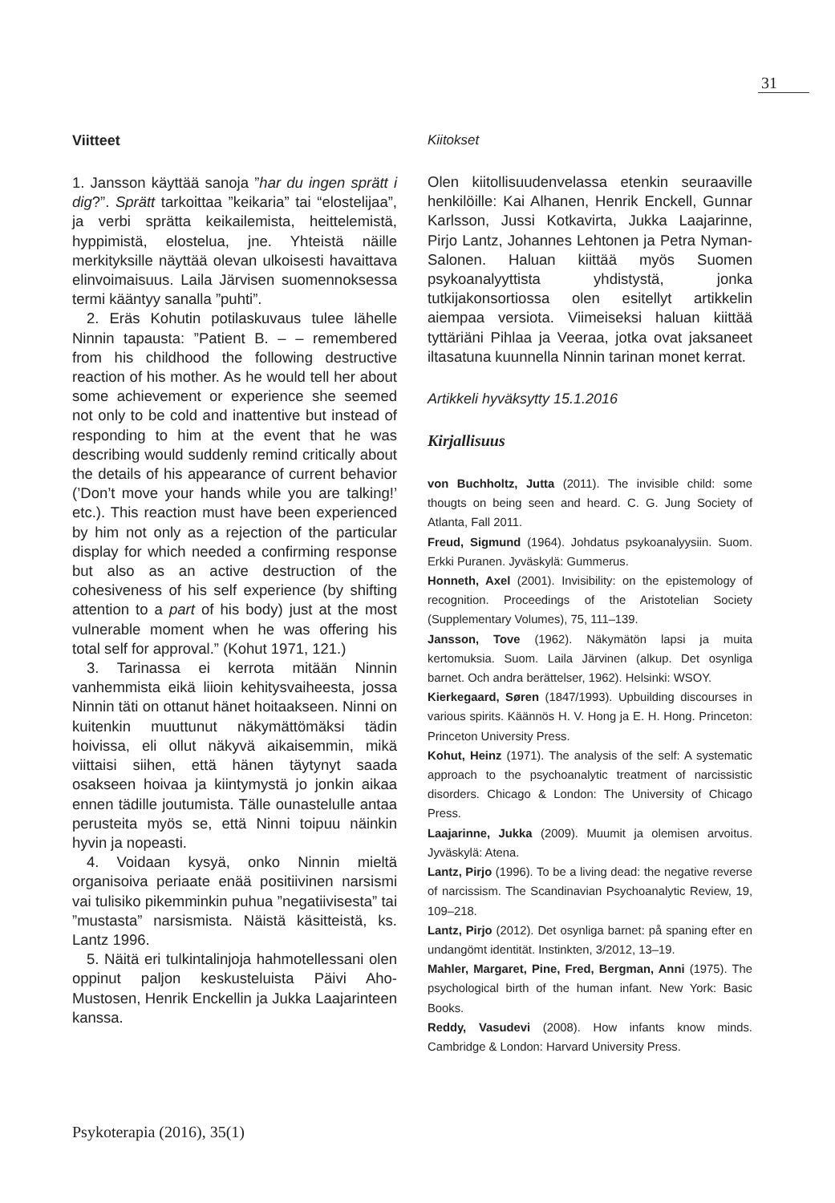31
Viitteet
1. Jansson käyttää sanoja ”har du ingen sprätt i dig?”. Sprätt tarkoittaa ”keikaria” tai “elostelijaa”, ja verbi sprätta keikailemista, heittelemistä, hyppimistä, elostelua, jne. Yhteistä näille merkityksille näyttää olevan ulkoisesti havaittava elinvoimaisuus. Laila Järvisen suomennoksessa termi kääntyy sanalla ”puhti”.
2. Eräs Kohutin potilaskuvaus tulee lähelle Ninnin tapausta: ”Patient B. – – remembered from his childhood the following destructive reaction of his mother. As he would tell her about some achievement or experience she seemed not only to be cold and inattentive but instead of responding to him at the event that he was describing would suddenly remind critically about the details of his appearance of current behavior (’Don’t move your hands while you are talking!’ etc.). This reaction must have been experienced by him not only as a rejection of the particular display for which needed a confirming response but also as an active destruction of the cohesiveness of his self experience (by shifting attention to a part of his body) just at the most vulnerable moment when he was offering his total self for approval.” (Kohut 1971, 121.)
3. Tarinassa ei kerrota mitään Ninnin vanhemmista eikä liioin kehitysvaiheesta, jossa Ninnin täti on ottanut hänet hoitaakseen. Ninni on kuitenkin muuttunut näkymättömäksi tädin hoivissa, eli ollut näkyvä aikaisemmin, mikä viittaisi siihen, että hänen täytynyt saada osakseen hoivaa ja kiintymystä jo jonkin aikaa ennen tädille joutumista. Tälle ounastelulle antaa perusteita myös se, että Ninni toipuu näinkin hyvin ja nopeasti.
4. Voidaan kysyä, onko Ninnin mieltä organisoiva periaate enää positiivinen narsismi vai tulisiko pikemminkin puhua ”negatiivisesta” tai ”mustasta” narsismista. Näistä käsitteistä, ks. Lantz 1996.
5. Näitä eri tulkintalinjoja hahmotellessani olen oppinut paljon keskusteluista Päivi Aho-Mustosen, Henrik Enckellin ja Jukka Laajarinteen kanssa.
Kiitokset
Olen kiitollisuudenvelassa etenkin seuraaville henkilöille: Kai Alhanen, Henrik Enckell, Gunnar Karlsson, Jussi Kotkavirta, Jukka Laajarinne, Pirjo Lantz, Johannes Lehtonen ja Petra Nyman-Salonen. Haluan kiittää myös Suomen psykoanalyyttista yhdistystä, jonka tutkijakonsortiossa olen esitellyt artikkelin aiempaa versiota. Viimeiseksi haluan kiittää tyttäriäni Pihlaa ja Veeraa, jotka ovat jaksaneet iltasatuna kuunnella Ninnin tarinan monet kerrat.
Artikkeli hyväksytty 15.1.2016
Kirjallisuus
von Buchholtz, Jutta (2011). The invisible child: some thougts on being seen and heard. C. G. Jung Society of Atlanta, Fall 2011.
Freud, Sigmund (1964). Johdatus psykoanalyysiin. Suom. Erkki Puranen. Jyväskylä: Gummerus.
Honneth, Axel (2001). Invisibility: on the epistemology of recognition. Proceedings of the Aristotelian Society (Supplementary Volumes), 75, 111–139.
Jansson, Tove (1962). Näkymätön lapsi ja muita kertomuksia. Suom. Laila Järvinen (alkup. Det osynliga barnet. Och andra berättelser, 1962). Helsinki: WSOY.
Kierkegaard, Søren (1847/1993). Upbuilding discourses in various spirits. Käännös H. V. Hong ja E. H. Hong. Princeton: Princeton University Press.
Kohut, Heinz (1971). The analysis of the self: A systematic approach to the psychoanalytic treatment of narcissistic disorders. Chicago & London: The University of Chicago Press.
Laajarinne, Jukka (2009). Muumit ja olemisen arvoitus. Jyväskylä: Atena.
Lantz, Pirjo (1996). To be a living dead: the negative reverse of narcissism. The Scandinavian Psychoanalytic Review, 19, 109–218.
Lantz, Pirjo (2012). Det osynliga barnet: på spaning efter en undangömt identität. Instinkten, 3/2012, 13–19.
Mahler, Margaret, Pine, Fred, Bergman, Anni (1975). The psychological birth of the human infant. New York: Basic Books.
Reddy, Vasudevi (2008). How infants know minds. Cambridge & London: Harvard University Press.
Psykoterapia (2016), 35(1)